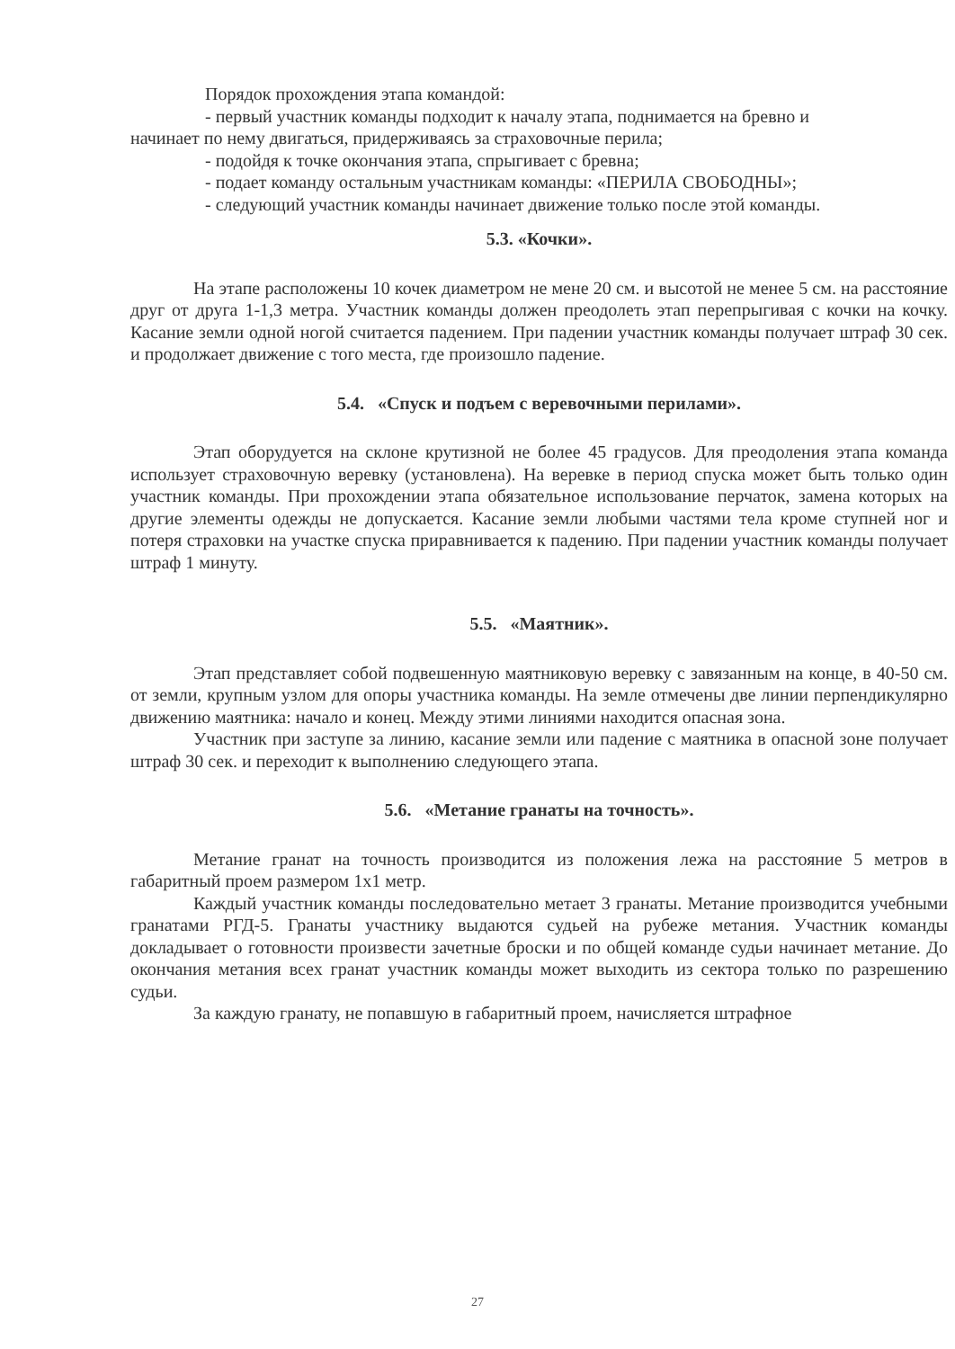Порядок прохождения этапа командой:
- первый участник команды подходит к началу этапа, поднимается на бревно и
начинает по нему двигаться, придерживаясь за страховочные перила;
- подойдя к точке окончания этапа, спрыгивает с бревна;
- подает команду остальным участникам команды: «ПЕРИЛА СВОБОДНЫ»;
- следующий участник команды начинает движение только после этой команды.
5.3. «Кочки».
На этапе расположены 10 кочек диаметром не мене 20 см. и высотой не менее 5 см. на расстояние друг от друга 1-1,3 метра. Участник команды должен преодолеть этап перепрыгивая с кочки на кочку. Касание земли одной ногой считается падением. При падении участник команды получает штраф 30 сек. и продолжает движение с того места, где произошло падение.
5.4. «Спуск и подъем с веревочными перилами».
Этап оборудуется на склоне крутизной не более 45 градусов. Для преодоления этапа команда использует страховочную веревку (установлена). На веревке в период спуска может быть только один участник команды. При прохождении этапа обязательное использование перчаток, замена которых на другие элементы одежды не допускается. Касание земли любыми частями тела кроме ступней ног и потеря страховки на участке спуска приравнивается к падению. При падении участник команды получает штраф 1 минуту.
5.5. «Маятник».
Этап представляет собой подвешенную маятниковую веревку с завязанным на конце, в 40-50 см. от земли, крупным узлом для опоры участника команды. На земле отмечены две линии перпендикулярно движению маятника: начало и конец. Между этими линиями находится опасная зона.
Участник при заступе за линию, касание земли или падение с маятника в опасной зоне получает штраф 30 сек. и переходит к выполнению следующего этапа.
5.6. «Метание гранаты на точность».
Метание гранат на точность производится из положения лежа на расстояние 5 метров в габаритный проем размером 1х1 метр.
Каждый участник команды последовательно метает 3 гранаты. Метание производится учебными гранатами РГД-5. Гранаты участнику выдаются судьей на рубеже метания. Участник команды докладывает о готовности произвести зачетные броски и по общей команде судьи начинает метание. До окончания метания всех гранат участник команды может выходить из сектора только по разрешению судьи.
За каждую гранату, не попавшую в габаритный проем, начисляется штрафное
27